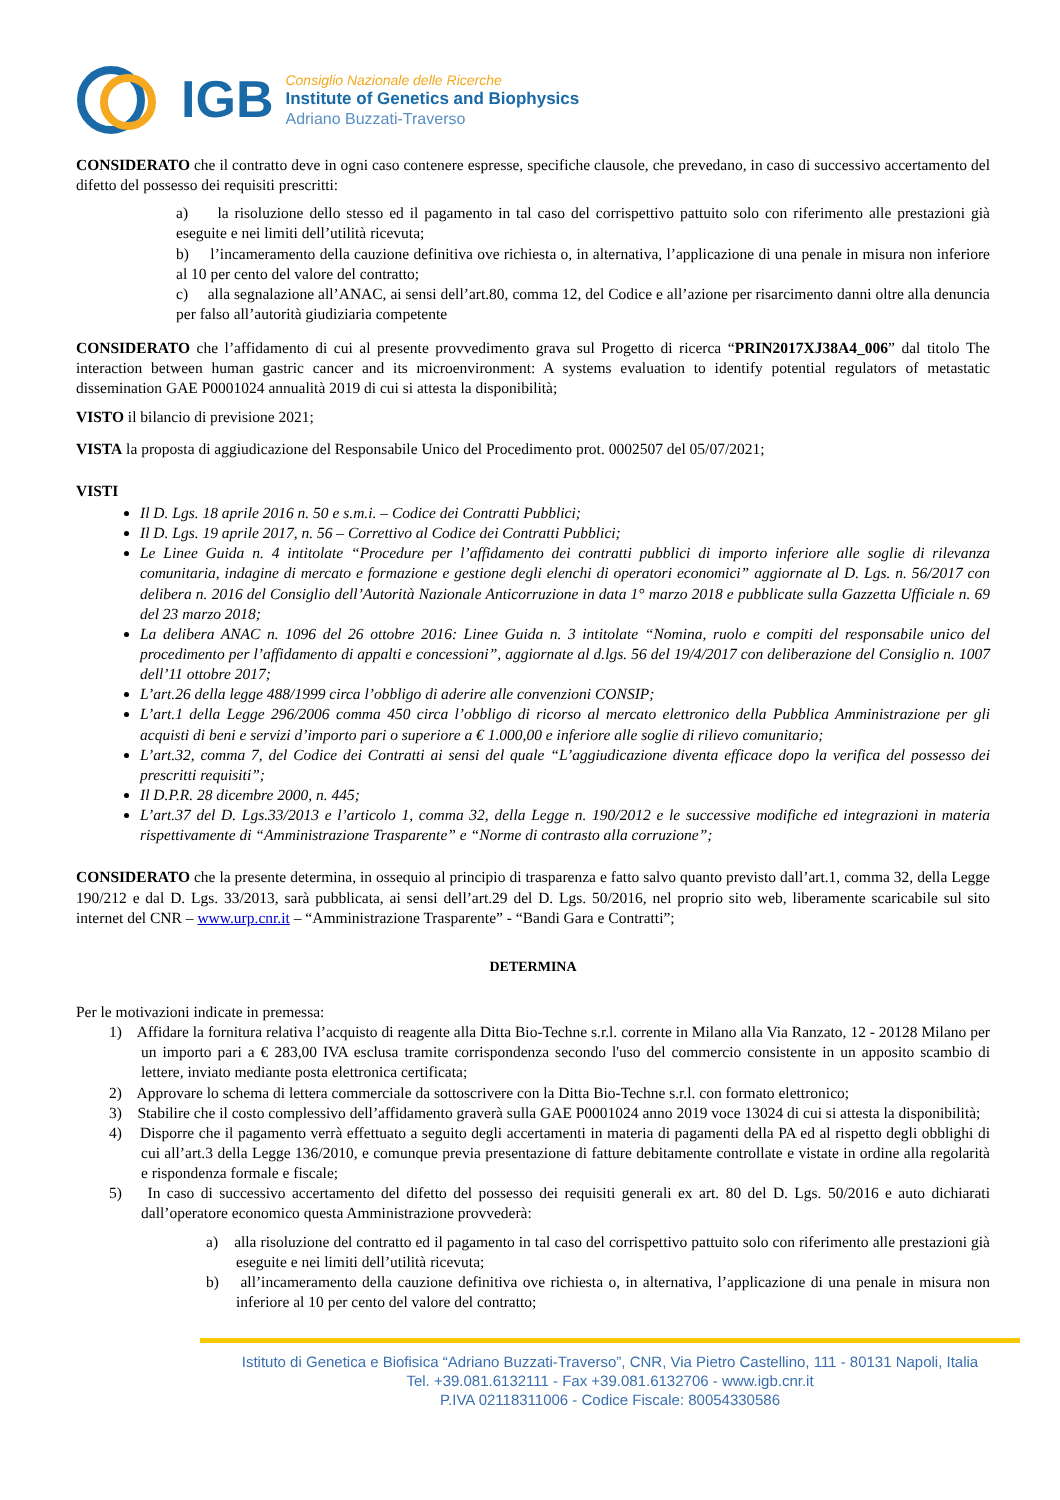IGB
Consiglio Nazionale delle Ricerche
Institute of Genetics and Biophysics
Adriano Buzzati-Traverso
CONSIDERATO che il contratto deve in ogni caso contenere espresse, specifiche clausole, che prevedano, in caso di successivo accertamento del difetto del possesso dei requisiti prescritti:
a) la risoluzione dello stesso ed il pagamento in tal caso del corrispettivo pattuito solo con riferimento alle prestazioni già eseguite e nei limiti dell’utilità ricevuta;
b) l’incameramento della cauzione definitiva ove richiesta o, in alternativa, l’applicazione di una penale in misura non inferiore al 10 per cento del valore del contratto;
c) alla segnalazione all’ANAC, ai sensi dell’art.80, comma 12, del Codice e all’azione per risarcimento danni oltre alla denuncia per falso all’autorità giudiziaria competente
CONSIDERATO che l’affidamento di cui al presente provvedimento grava sul Progetto di ricerca “PRIN2017XJ38A4_006” dal titolo The interaction between human gastric cancer and its microenvironment: A systems evaluation to identify potential regulators of metastatic dissemination GAE P0001024 annualità 2019 di cui si attesta la disponibilità;
VISTO il bilancio di previsione 2021;
VISTA la proposta di aggiudicazione del Responsabile Unico del Procedimento prot. 0002507 del 05/07/2021;
VISTI
Il D. Lgs. 18 aprile 2016 n. 50 e s.m.i. – Codice dei Contratti Pubblici;
Il D. Lgs. 19 aprile 2017, n. 56 – Correttivo al Codice dei Contratti Pubblici;
Le Linee Guida n. 4 intitolate “Procedure per l’affidamento dei contratti pubblici di importo inferiore alle soglie di rilevanza comunitaria, indagine di mercato e formazione e gestione degli elenchi di operatori economici” aggiornate al D. Lgs. n. 56/2017 con delibera n. 2016 del Consiglio dell’Autorità Nazionale Anticorruzione in data 1° marzo 2018 e pubblicate sulla Gazzetta Ufficiale n. 69 del 23 marzo 2018;
La delibera ANAC n. 1096 del 26 ottobre 2016: Linee Guida n. 3 intitolate “Nomina, ruolo e compiti del responsabile unico del procedimento per l’affidamento di appalti e concessioni”, aggiornate al d.lgs. 56 del 19/4/2017 con deliberazione del Consiglio n. 1007 dell’11 ottobre 2017;
L’art.26 della legge 488/1999 circa l’obbligo di aderire alle convenzioni CONSIP;
L’art.1 della Legge 296/2006 comma 450 circa l’obbligo di ricorso al mercato elettronico della Pubblica Amministrazione per gli acquisti di beni e servizi d’importo pari o superiore a € 1.000,00 e inferiore alle soglie di rilievo comunitario;
L’art.32, comma 7, del Codice dei Contratti ai sensi del quale “L’aggiudicazione diventa efficace dopo la verifica del possesso dei prescritti requisiti”;
Il D.P.R. 28 dicembre 2000, n. 445;
L’art.37 del D. Lgs.33/2013 e l’articolo 1, comma 32, della Legge n. 190/2012 e le successive modifiche ed integrazioni in materia rispettivamente di “Amministrazione Trasparente” e “Norme di contrasto alla corruzione”;
CONSIDERATO che la presente determina, in ossequio al principio di trasparenza e fatto salvo quanto previsto dall’art.1, comma 32, della Legge 190/212 e dal D. Lgs. 33/2013, sarà pubblicata, ai sensi dell’art.29 del D. Lgs. 50/2016, nel proprio sito web, liberamente scaricabile sul sito internet del CNR – www.urp.cnr.it – “Amministrazione Trasparente” - “Bandi Gara e Contratti”;
DETERMINA
Per le motivazioni indicate in premessa:
1) Affidare la fornitura relativa l’acquisto di reagente alla Ditta Bio-Techne s.r.l. corrente in Milano alla Via Ranzato, 12 - 20128 Milano per un importo pari a € 283,00 IVA esclusa tramite corrispondenza secondo l'uso del commercio consistente in un apposito scambio di lettere, inviato mediante posta elettronica certificata;
2) Approvare lo schema di lettera commerciale da sottoscrivere con la Ditta Bio-Techne s.r.l. con formato elettronico;
3) Stabilire che il costo complessivo dell’affidamento graverà sulla GAE P0001024 anno 2019 voce 13024 di cui si attesta la disponibilità;
4) Disporre che il pagamento verrà effettuato a seguito degli accertamenti in materia di pagamenti della PA ed al rispetto degli obblighi di cui all’art.3 della Legge 136/2010, e comunque previa presentazione di fatture debitamente controllate e vistate in ordine alla regolarità e rispondenza formale e fiscale;
5) In caso di successivo accertamento del difetto del possesso dei requisiti generali ex art. 80 del D. Lgs. 50/2016 e auto dichiarati dall’operatore economico questa Amministrazione provvederà:
a) alla risoluzione del contratto ed il pagamento in tal caso del corrispettivo pattuito solo con riferimento alle prestazioni già eseguite e nei limiti dell’utilità ricevuta;
b) all’incameramento della cauzione definitiva ove richiesta o, in alternativa, l’applicazione di una penale in misura non inferiore al 10 per cento del valore del contratto;
Istituto di Genetica e Biofisica “Adriano Buzzati-Traverso”, CNR, Via Pietro Castellino, 111 - 80131 Napoli, Italia
Tel. +39.081.6132111 - Fax +39.081.6132706 - www.igb.cnr.it
P.IVA 02118311006 - Codice Fiscale: 80054330586